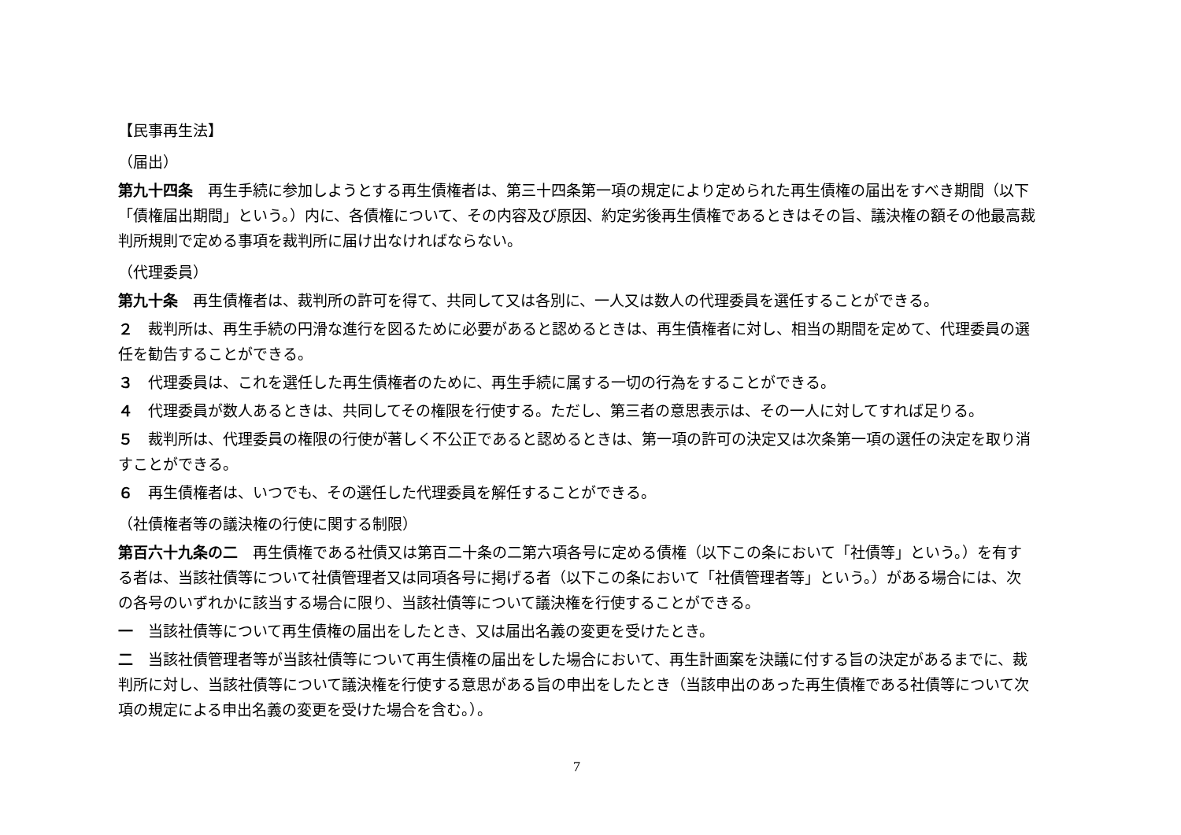【民事再生法】
（届出）
第九十四条　再生手続に参加しようとする再生債権者は、第三十四条第一項の規定により定められた再生債権の届出をすべき期間（以下「債権届出期間」という。）内に、各債権について、その内容及び原因、約定劣後再生債権であるときはその旨、議決権の額その他最高裁判所規則で定める事項を裁判所に届け出なければならない。
（代理委員）
第九十条　再生債権者は、裁判所の許可を得て、共同して又は各別に、一人又は数人の代理委員を選任することができる。
２　裁判所は、再生手続の円滑な進行を図るために必要があると認めるときは、再生債権者に対し、相当の期間を定めて、代理委員の選任を勧告することができる。
３　代理委員は、これを選任した再生債権者のために、再生手続に属する一切の行為をすることができる。
４　代理委員が数人あるときは、共同してその権限を行使する。ただし、第三者の意思表示は、その一人に対してすれば足りる。
５　裁判所は、代理委員の権限の行使が著しく不公正であると認めるときは、第一項の許可の決定又は次条第一項の選任の決定を取り消すことができる。
６　再生債権者は、いつでも、その選任した代理委員を解任することができる。
（社債権者等の議決権の行使に関する制限）
第百六十九条の二　再生債権である社債又は第百二十条の二第六項各号に定める債権（以下この条において「社債等」という。）を有する者は、当該社債等について社債管理者又は同項各号に掲げる者（以下この条において「社債管理者等」という。）がある場合には、次の各号のいずれかに該当する場合に限り、当該社債等について議決権を行使することができる。
一　当該社債等について再生債権の届出をしたとき、又は届出名義の変更を受けたとき。
二　当該社債管理者等が当該社債等について再生債権の届出をした場合において、再生計画案を決議に付する旨の決定があるまでに、裁判所に対し、当該社債等について議決権を行使する意思がある旨の申出をしたとき（当該申出のあった再生債権である社債等について次項の規定による申出名義の変更を受けた場合を含む。）。
7